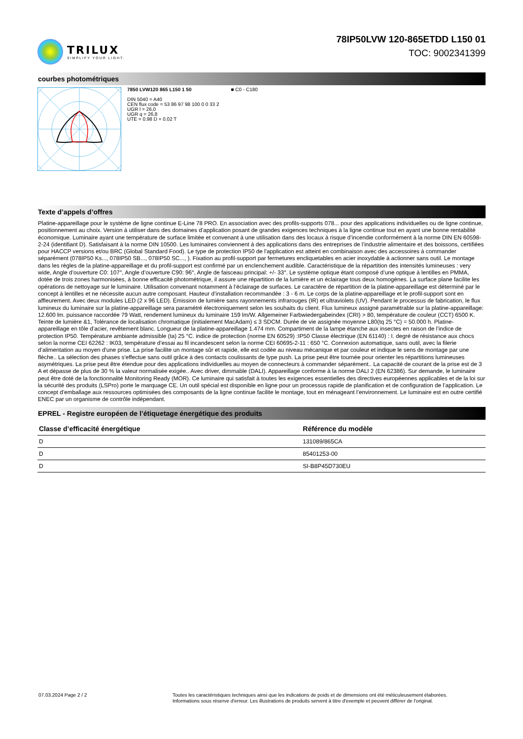TRILUX
SIMPLIFY YOUR LIGHT.
78IP50LVW 120-865ETDD L150 01
TOC: 9002341399
courbes photométriques
7850 LVW120 865 L150 1 50
DIN 5040 = A40
CEN flux code = 53 86 97 98 100 0 0 33 2
UGR l = 26,0
UGR q = 26,8
UTE = 0.98 D + 0.02 T
■ C0 - C180
Texte d’appels d’offres
Platine-appareillage pour le système de ligne continue E-Line 78 PRO. En association avec des profils-supports 078... pour des applications individuelles ou de ligne continue, positionnement au choix. Version à utiliser dans des domaines d’application posant de grandes exigences techniques à la ligne continue tout en ayant une bonne rentabilité économique. Luminaire ayant une température de surface limitée et convenant à une utilisation dans des locaux à risque d’incendie conformément à la norme DIN EN 60598-2-24 (identifiant D). Satisfaisant à la norme DIN 10500. Les luminaires conviennent à des applications dans des entreprises de l’industrie alimentaire et des boissons, certifiées pour HACCP versions et/ou BRC (Global Standard Food). Le type de protection IP50 de l'application est atteint en combinaison avec des accessoires à commander séparément (078IP50 Ks..., 078IP50 SB..., 078IP50 SC..., ). Fixation au profil-support par fermetures encliquetables en acier inoxydable à actionner sans outil. Le montage dans les règles de la platine-appareillage et du profil-support est confirmé par un enclenchement audible. Caractéristique de la répartition des intensités lumineuses : very wide, Angle d’ouverture C0: 107°, Angle d’ouverture C90: 96°, Angle de faisceau principal: +/- 33°. Le système optique étant composé d’une optique à lentilles en PMMA, dotée de trois zones harmonisées, à bonne efficacité photométrique, il assure une répartition de la lumière et un éclairage tous deux homogènes. La surface plane facilite les opérations de nettoyage sur le luminaire. Utilisation convenant notamment à l’éclairage de surfaces. Le caractère de répartition de la platine-appareillage est déterminé par le concept à lentilles et ne nécessite aucun autre composant. Hauteur d’installation recommandée : 3 - 6 m. Le corps de la platine-appareillage et le profil-support sont en affleurement. Avec deux modules LED (2 x 96 LED). Émission de lumière sans rayonnements infrarouges (IR) et ultraviolets (UV). Pendant le processus de fabrication, le flux lumineux du luminaire sur la platine-appareillage sera paramétré électroniquement selon les souhaits du client. Flux lumineux assigné paramétrable sur la platine-appareillage: 12.600 lm. puissance raccordée 79 Watt, rendement lumineux du luminaire 159 lm/W. Allgemeiner Farbwiedergabeindex (CRI) > 80, température de couleur (CCT) 6500 K. Teinte de lumière &1, Tolérance de localisation chromatique (initialement MacAdam) ≤ 3 SDCM. Durée de vie assignée moyenne L80(tq 25 °C) = 50.000 h. Platine-appareillage en tôle d’acier, revêtement blanc. Longueur de la platine-appareillage 1.474 mm. Compartiment de la lampe étanche aux insectes en raison de l’indice de protection IP50. Température ambiante admissible (ta) 25 °C. indice de protection (norme EN 60529) :IP50 Classe électrique (EN 61140) : I. degré de résistance aux chocs selon la norme CEI 62262 : IK03, température d’essai au fil incandescent selon la norme CEI 60695-2-11 : 650 °C. Connexion automatique, sans outil, avec la filerie d’alimentation au moyen d'une prise. La prise facilite un montage sûr et rapide, elle est codée au niveau mécanique et par couleur et indique le sens de montage par une flèche.. La sélection des phases s'effectue sans outil grâce à des contacts coulissants de type push. La prise peut être tournée pour orienter les répartitions lumineuses asymétriques. La prise peut être étendue pour des applications individuelles au moyen de connecteurs à commander séparément.. La capacité de courant de la prise est de 3 A et dépasse de plus de 30 % la valeur normalisée exigée.. Avec driver, dimmable (DALI). Appareillage conforme à la norme DALI 2 (EN 62386). Sur demande, le luminaire peut être doté de la fonctionnalité Monitoring Ready (MOR). Ce luminaire qui satisfait à toutes les exigences essentielles des directives européennes applicables et de la loi sur la sécurité des produits (LSPro) porte le marquage CE. Un outil spécial est disponible en ligne pour un processus rapide de planification et de configuration de l’application. Le concept d’emballage aux ressources optimisées des composants de la ligne continue facilite le montage, tout en ménageant l’environnement. Le luminaire est en outre certifié ENEC par un organisme de contrôle indépendant.
EPREL - Registre européen de l’étiquetage énergétique des produits
| Classe d’efficacité énergétique | Référence du modèle |
| --- | --- |
| D | 131089/865CA |
| D | 85401253-00 |
| D | SI-B8P45D730EU |
07.03.2024 Page 2 / 2 Toutes les caractéristiques techniques ainsi que les indications de poids et de dimensions ont été méticuleusement élaborées.
Informations sous réserve d'erreur. Les illustrations de produits servent à titre d'exemple et peuvent différer de l'original.